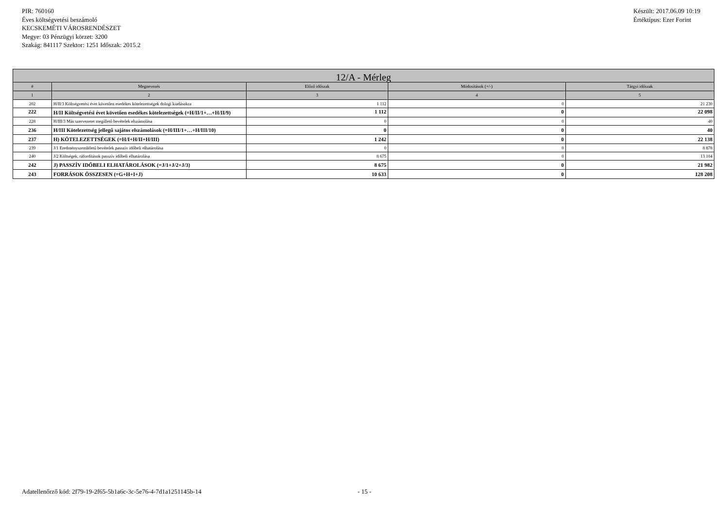PIR: 760160
Éves költségvetési beszámoló
KECSKEMÉTI VÁROSRENDÉSZET
Megye: 03 Pénzügyi körzet: 3200
Szakág: 841117 Szektor: 1251 Időszak: 2015.2
Készült: 2017.06.09 10:19
Értéktípus: Ezer Forint
| 12/A - Mérleg | | | | |
| --- | --- | --- | --- | --- |
| # | Megnevezés | Előző időszak | Módosítások (+/-) | Tárgyi időszak |
| 1 | 2 | 3 | 4 | 5 |
| 202 | H/II/3 Költségvetési évet követően esedékes kötelezettségek dologi kiadásokra | 1 112 | 0 | 21 230 |
| 222 | H/II Költségvetési évet követően esedékes kötelezettségek (=H/II/1+…+H/II/9) | 1 112 | 0 | 22 098 |
| 228 | H/III/3 Más szervezetet megillető bevételek elszámolása | 0 | 0 | 40 |
| 236 | H/III Kötelezettség jellegű sajátos elszámolások (=H/III/1+…+H/III/10) | 0 | 0 | 40 |
| 237 | H) KÖTELEZETTSÉGEK (=H/I+H/II+H/III) | 1 242 | 0 | 22 138 |
| 239 | J/1 Eredményszemléletű bevételek passzív időbeli elhatárolása | 0 | 0 | 8 878 |
| 240 | J/2 Költségek, ráfordítások passzív időbeli elhatárolása | 8 675 | 0 | 13 104 |
| 242 | J) PASSZÍV IDŐBELI ELHATÁROLÁSOK (=J/1+J/2+J/3) | 8 675 | 0 | 21 982 |
| 243 | FORRÁSOK ÖSSZESEN (=G+H+I+J) | 10 633 | 0 | 128 208 |
Adatellenőrző kód: 2f79-19-2f65-5b1a6c-3c-5e76-4-7d1a1251145b-14 - 15 -